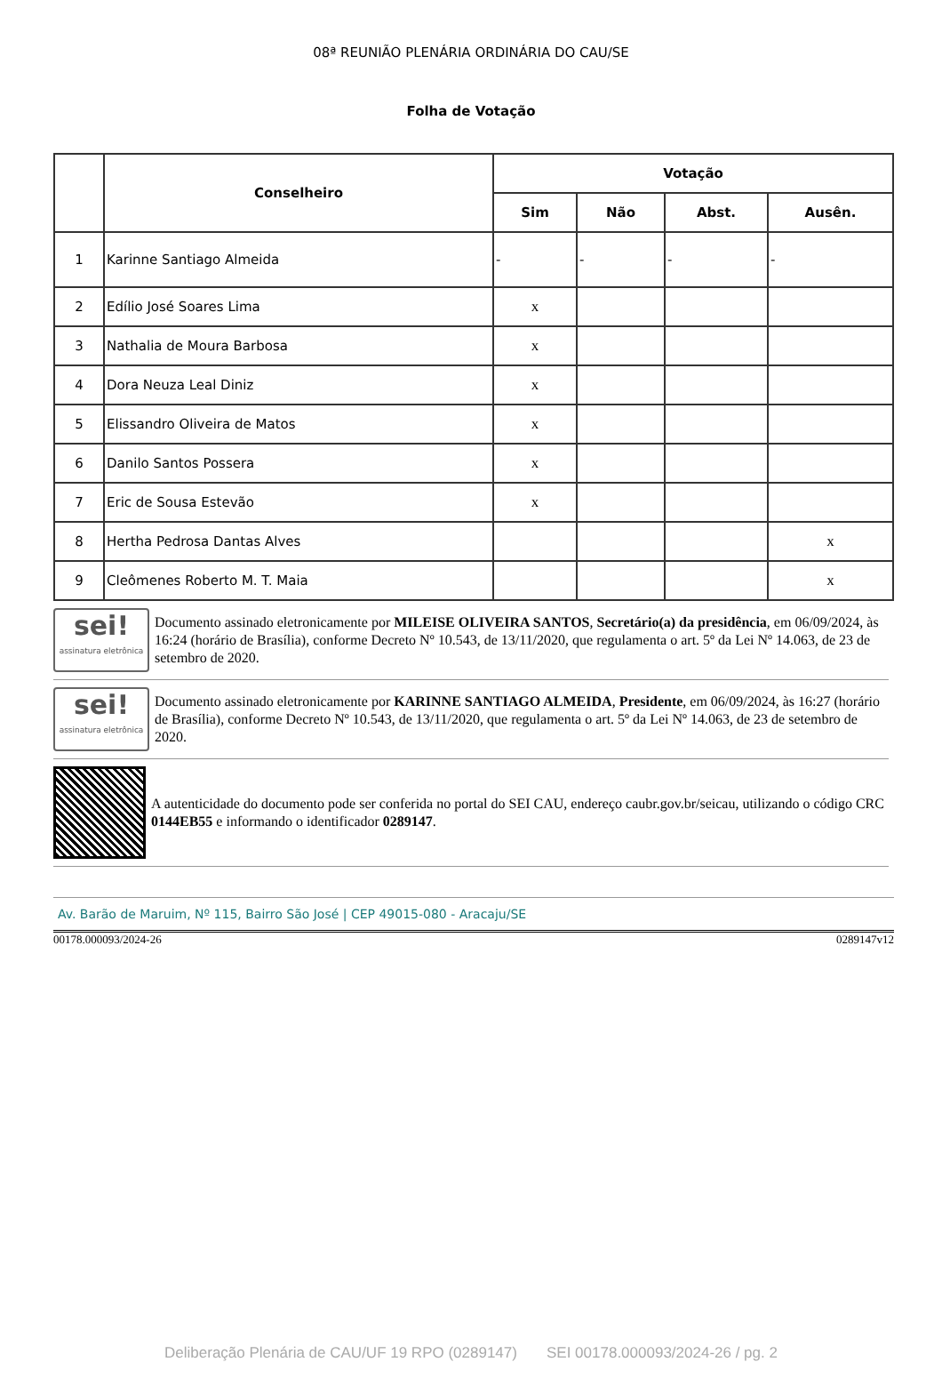08ª REUNIÃO PLENÁRIA ORDINÁRIA DO CAU/SE
Folha de Votação
| | Conselheiro | Votação | | | |
| --- | --- | --- | --- | --- | --- |
| | | Sim | Não | Abst. | Ausên. |
| 1 | Karinne Santiago Almeida | - | - | - | - |
| 2 | Edílio José Soares Lima | x | | | |
| 3 | Nathalia de Moura Barbosa | x | | | |
| 4 | Dora Neuza Leal Diniz | x | | | |
| 5 | Elissandro Oliveira de Matos | x | | | |
| 6 | Danilo Santos Possera | x | | | |
| 7 | Eric de Sousa Estevão | x | | | |
| 8 | Hertha Pedrosa Dantas Alves | | | | x |
| 9 | Cleômenes Roberto M. T. Maia | | | | x |
sei!
assinatura eletrônica
Documento assinado eletronicamente por MILEISE OLIVEIRA SANTOS, Secretário(a) da presidência, em 06/09/2024, às 16:24 (horário de Brasília), conforme Decreto Nº 10.543, de 13/11/2020, que regulamenta o art. 5º da Lei Nº 14.063, de 23 de setembro de 2020.
sei!
assinatura eletrônica
Documento assinado eletronicamente por KARINNE SANTIAGO ALMEIDA, Presidente, em 06/09/2024, às 16:27 (horário de Brasília), conforme Decreto Nº 10.543, de 13/11/2020, que regulamenta o art. 5º da Lei Nº 14.063, de 23 de setembro de 2020.
A autenticidade do documento pode ser conferida no portal do SEI CAU, endereço caubr.gov.br/seicau, utilizando o código CRC 0144EB55 e informando o identificador 0289147.
Av. Barão de Maruim, Nº 115, Bairro São José | CEP 49015-080 - Aracaju/SE
00178.000093/2024-26 0289147v12
Deliberação Plenária de CAU/UF 19 RPO (0289147) SEI 00178.000093/2024-26 / pg. 2